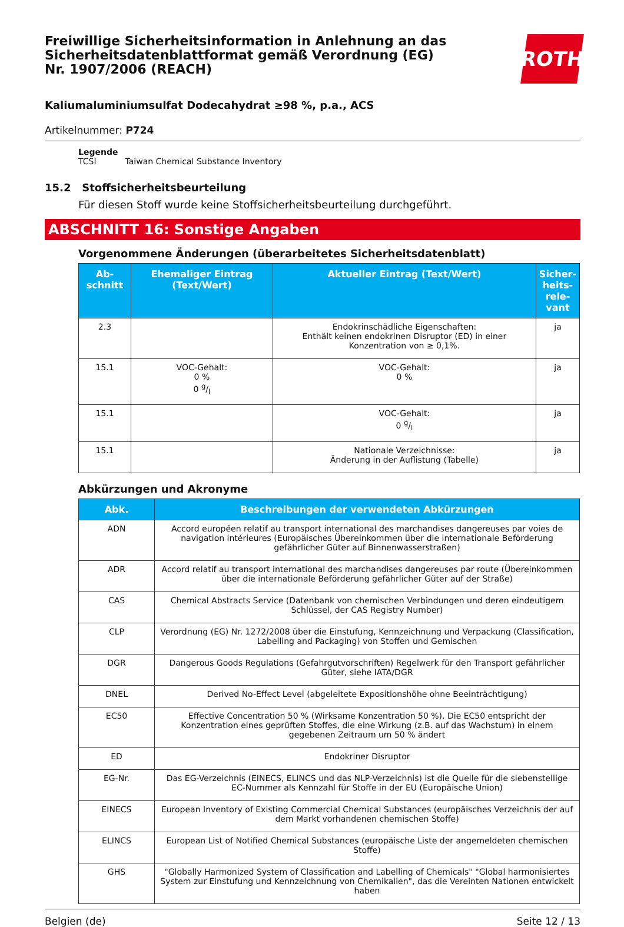Freiwillige Sicherheitsinformation in Anlehnung an das Sicherheitsdatenblattformat gemäß Verordnung (EG) Nr. 1907/2006 (REACH)
ROTH
Kaliumaluminiumsulfat Dodecahydrat ≥98 %, p.a., ACS
Artikelnummer: P724
Legende
TCSI Taiwan Chemical Substance Inventory
15.2 Stoffsicherheitsbeurteilung
Für diesen Stoff wurde keine Stoffsicherheitsbeurteilung durchgeführt.
ABSCHNITT 16: Sonstige Angaben
Vorgenommene Änderungen (überarbeitetes Sicherheitsdatenblatt)
| Ab- schnitt | Ehemaliger Eintrag (Text/Wert) | Aktueller Eintrag (Text/Wert) | Sicher- heits- rele- vant |
| --- | --- | --- | --- |
| 2.3 | | Endokrinschädliche Eigenschaften: Enthält keinen endokrinen Disruptor (ED) in einer Konzentration von ≥ 0,1%. | ja |
| 15.1 | VOC-Gehalt: 0 % 0 g/l | VOC-Gehalt: 0 % | ja |
| 15.1 | | VOC-Gehalt: 0 g/l | ja |
| 15.1 | | Nationale Verzeichnisse: Änderung in der Auflistung (Tabelle) | ja |
Abkürzungen und Akronyme
| Abk. | Beschreibungen der verwendeten Abkürzungen |
| --- | --- |
| ADN | Accord européen relatif au transport international des marchandises dangereuses par voies de navigation intérieures (Europäisches Übereinkommen über die internationale Beförderung gefährlicher Güter auf Binnenwasserstraßen) |
| ADR | Accord relatif au transport international des marchandises dangereuses par route (Übereinkommen über die internationale Beförderung gefährlicher Güter auf der Straße) |
| CAS | Chemical Abstracts Service (Datenbank von chemischen Verbindungen und deren eindeutigem Schlüssel, der CAS Registry Number) |
| CLP | Verordnung (EG) Nr. 1272/2008 über die Einstufung, Kennzeichnung und Verpackung (Classification, Labelling and Packaging) von Stoffen und Gemischen |
| DGR | Dangerous Goods Regulations (Gefahrgutvorschriften) Regelwerk für den Transport gefährlicher Güter, siehe IATA/DGR |
| DNEL | Derived No-Effect Level (abgeleitete Expositionshöhe ohne Beeinträchtigung) |
| EC50 | Effective Concentration 50 % (Wirksame Konzentration 50 %). Die EC50 entspricht der Konzentration eines geprüften Stoffes, die eine Wirkung (z.B. auf das Wachstum) in einem gegebenen Zeitraum um 50 % ändert |
| ED | Endokriner Disruptor |
| EG-Nr. | Das EG-Verzeichnis (EINECS, ELINCS und das NLP-Verzeichnis) ist die Quelle für die siebenstellige EC-Nummer als Kennzahl für Stoffe in der EU (Europäische Union) |
| EINECS | European Inventory of Existing Commercial Chemical Substances (europäisches Verzeichnis der auf dem Markt vorhandenen chemischen Stoffe) |
| ELINCS | European List of Notified Chemical Substances (europäische Liste der angemeldeten chemischen Stoffe) |
| GHS | "Globally Harmonized System of Classification and Labelling of Chemicals" "Global harmonisiertes System zur Einstufung und Kennzeichnung von Chemikalien", das die Vereinten Nationen entwickelt haben |
Belgien (de) Seite 12 / 13